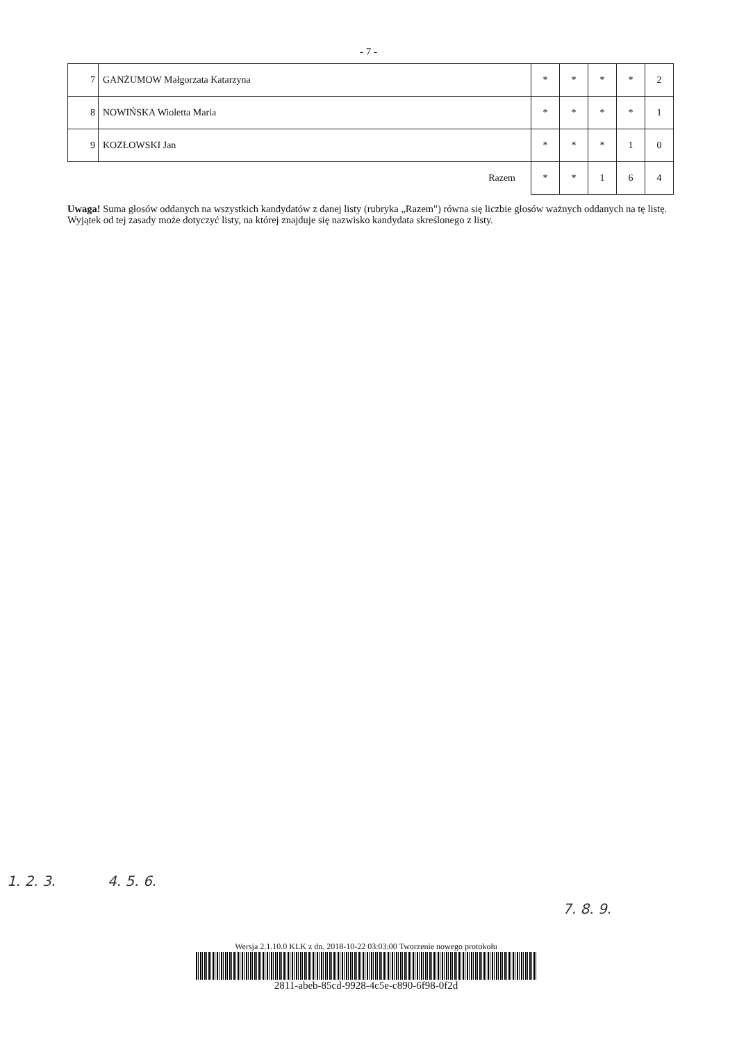- 7 -
| 7 | GANŻUMOW Małgorzata Katarzyna | * | * | * | * | 2 |
| 8 | NOWIŃSKA Wioletta Maria | * | * | * | * | 1 |
| 9 | KOZŁOWSKI Jan | * | * | * | 1 | 0 |
| | Razem | * | * | 1 | 6 | 4 |
Uwaga! Suma głosów oddanych na wszystkich kandydatów z danej listy (rubryka „Razem") równa się liczbie głosów ważnych oddanych na tę listę. Wyjątek od tej zasady może dotyczyć listy, na której znajduje się nazwisko kandydata skreślonego z listy.
1. 2. 3. 4. 5. 6.
7. 8. 9.
Wersja 2.1.10.0 KLK z dn. 2018-10-22 03:03:00 Tworzenie nowego protokołu
2811-abeb-85cd-9928-4c5e-c890-6f98-0f2d